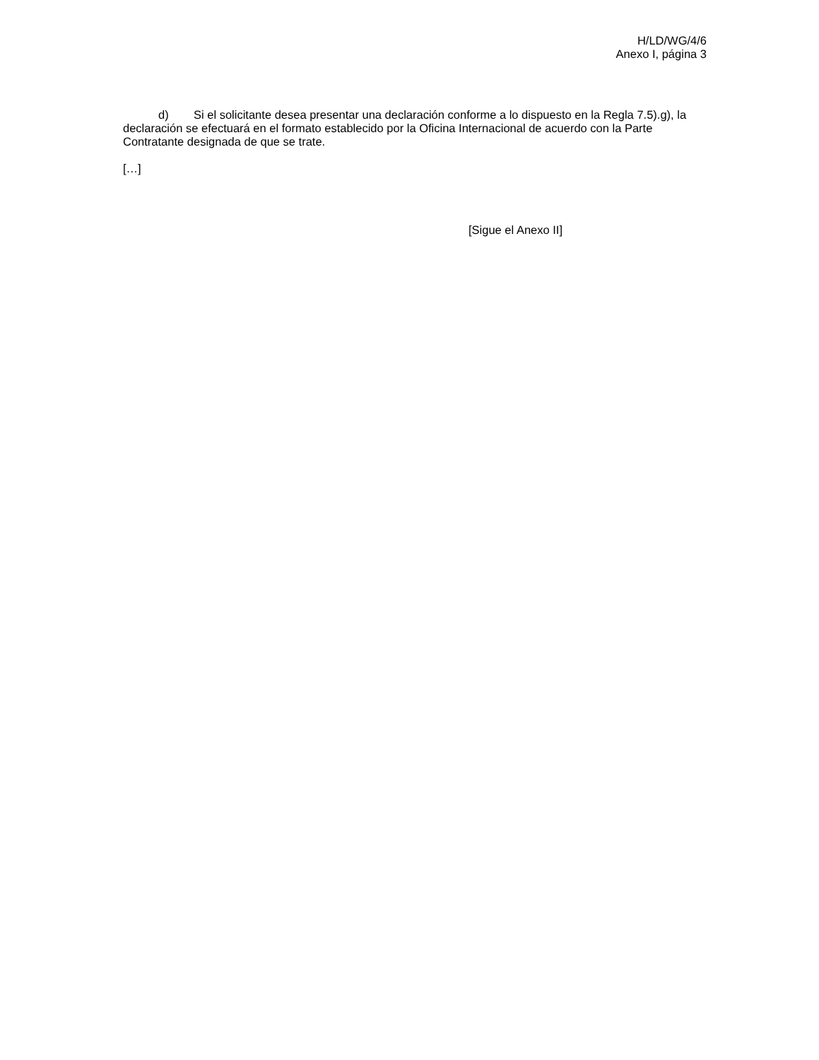H/LD/WG/4/6
Anexo I, página 3
d) Si el solicitante desea presentar una declaración conforme a lo dispuesto en la Regla 7.5).g), la declaración se efectuará en el formato establecido por la Oficina Internacional de acuerdo con la Parte Contratante designada de que se trate.
[…]
[Sigue el Anexo II]